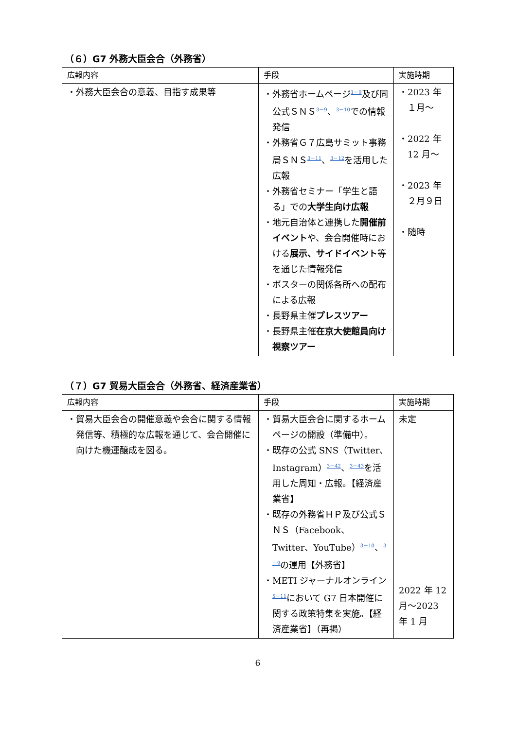（６）G7 外務大臣会合（外務省）
| 広報内容 | 手段 | 実施時期 |
| --- | --- | --- |
| ・外務大臣会合の意義、目指す成果等 | ・外務省ホームページ<sup>1－9</sup>及び同公式ＳＮＳ<sup>3－9</sup>、<sup>3－10</sup>での情報発信 ・外務省Ｇ７広島サミット事務局ＳＮＳ<sup>3－11</sup>、<sup>3－12</sup>を活用した広報 ・外務省セミナー「学生と語る」での 大学生向け広報 ・地元自治体と連携した 開催前イベント や、会合開催時における 展示、サイドイベント 等を通じた情報発信 ・ポスターの関係各所への配布による広報 ・長野県主催 プレスツアー ・長野県主催 在京大使館員向け視察ツアー | ・2023 年 １月～ ・2022 年 12 月～ ・2023 年 ２月９日 ・随時 |
（７）G7 貿易大臣会合（外務省、経済産業省）
| 広報内容 | 手段 | 実施時期 |
| --- | --- | --- |
| ・貿易大臣会合の開催意義や会合に関する情報発信等、積極的な広報を通じて、会合開催に向けた機運醸成を図る。 | ・貿易大臣会合に関するホームページの開設（準備中）。 ・既存の公式 SNS（Twitter、Instagram）<sup>3－42</sup>、<sup>3－43</sup>を活用した周知・広報。【経済産業省】 ・既存の外務省ＨＰ及び公式ＳＮＳ（Facebook、Twitter、YouTube）<sup>3－10</sup>、<sup>3－9</sup>の運用【外務省】 ・METI ジャーナルオンライン<sup>5－11</sup>において G7 日本開催に関する政策特集を実施。【経済産業省】（再掲） | 未定 2022 年 12 月～2023 年 1 月 |
6